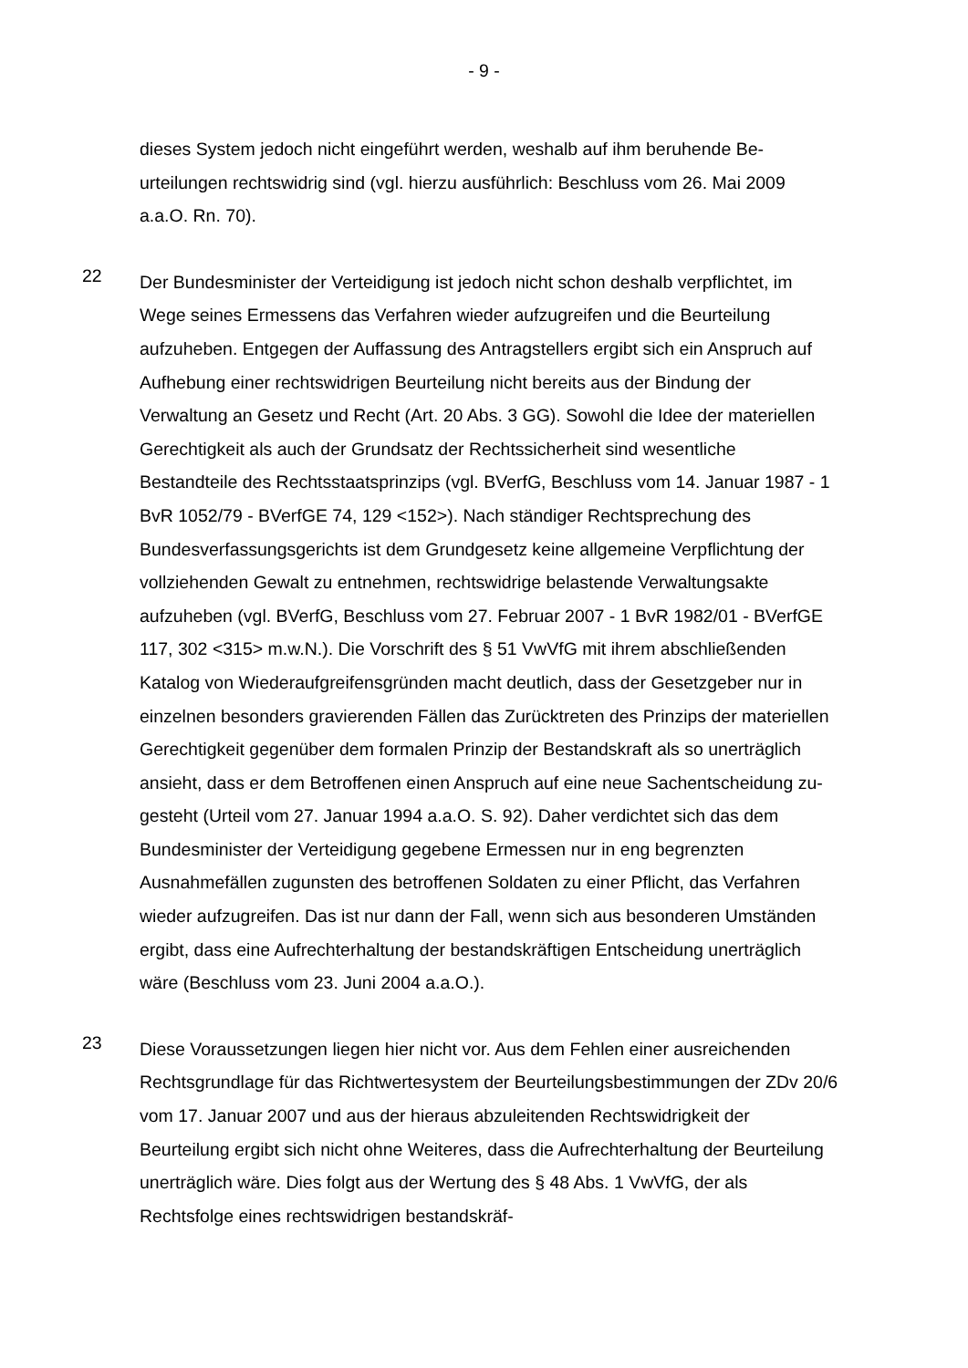- 9 -
dieses System jedoch nicht eingeführt werden, weshalb auf ihm beruhende Be­urteilungen rechtswidrig sind (vgl. hierzu ausführlich: Beschluss vom 26. Mai 2009 a.a.O. Rn. 70).
22
Der Bundesminister der Verteidigung ist jedoch nicht schon deshalb verpflichtet, im Wege seines Ermessens das Verfahren wieder aufzugreifen und die Beurtei­lung aufzuheben. Entgegen der Auffassung des Antragstellers ergibt sich ein Anspruch auf Aufhebung einer rechtswidrigen Beurteilung nicht bereits aus der Bindung der Verwaltung an Gesetz und Recht (Art. 20 Abs. 3 GG). Sowohl die Idee der materiellen Gerechtigkeit als auch der Grundsatz der Rechtssicherheit sind wesentliche Bestandteile des Rechtsstaatsprinzips (vgl. BVerfG, Beschluss vom 14. Januar 1987 - 1 BvR 1052/79 - BVerfGE 74, 129 <152>). Nach ständi­ger Rechtsprechung des Bundesverfassungsgerichts ist dem Grundgesetz kei­ne allgemeine Verpflichtung der vollziehenden Gewalt zu entnehmen, rechts­widrige belastende Verwaltungsakte aufzuheben (vgl. BVerfG, Beschluss vom 27. Februar 2007 - 1 BvR 1982/01 - BVerfGE 117, 302 <315> m.w.N.). Die Vor­schrift des § 51 VwVfG mit ihrem abschließenden Katalog von Wiederaufgrei­fensgründen macht deutlich, dass der Gesetzgeber nur in einzelnen besonders gravierenden Fällen das Zurücktreten des Prinzips der materiellen Gerechtigkeit gegenüber dem formalen Prinzip der Bestandskraft als so unerträglich ansieht, dass er dem Betroffenen einen Anspruch auf eine neue Sachentscheidung zu­gesteht (Urteil vom 27. Januar 1994 a.a.O. S. 92). Daher verdichtet sich das dem Bundesminister der Verteidigung gegebene Ermessen nur in eng begrenz­ten Ausnahmefällen zugunsten des betroffenen Soldaten zu einer Pflicht, das Verfahren wieder aufzugreifen. Das ist nur dann der Fall, wenn sich aus beson­deren Umständen ergibt, dass eine Aufrechterhaltung der bestandskräftigen Entscheidung unerträglich wäre (Beschluss vom 23. Juni 2004 a.a.O.).
23
Diese Voraussetzungen liegen hier nicht vor. Aus dem Fehlen einer ausrei­chenden Rechtsgrundlage für das Richtwertesystem der Beurteilungsbestim­mungen der ZDv 20/6 vom 17. Januar 2007 und aus der hieraus abzuleitenden Rechtswidrigkeit der Beurteilung ergibt sich nicht ohne Weiteres, dass die Auf­rechterhaltung der Beurteilung unerträglich wäre. Dies folgt aus der Wertung des § 48 Abs. 1 VwVfG, der als Rechtsfolge eines rechtswidrigen bestandskräf-